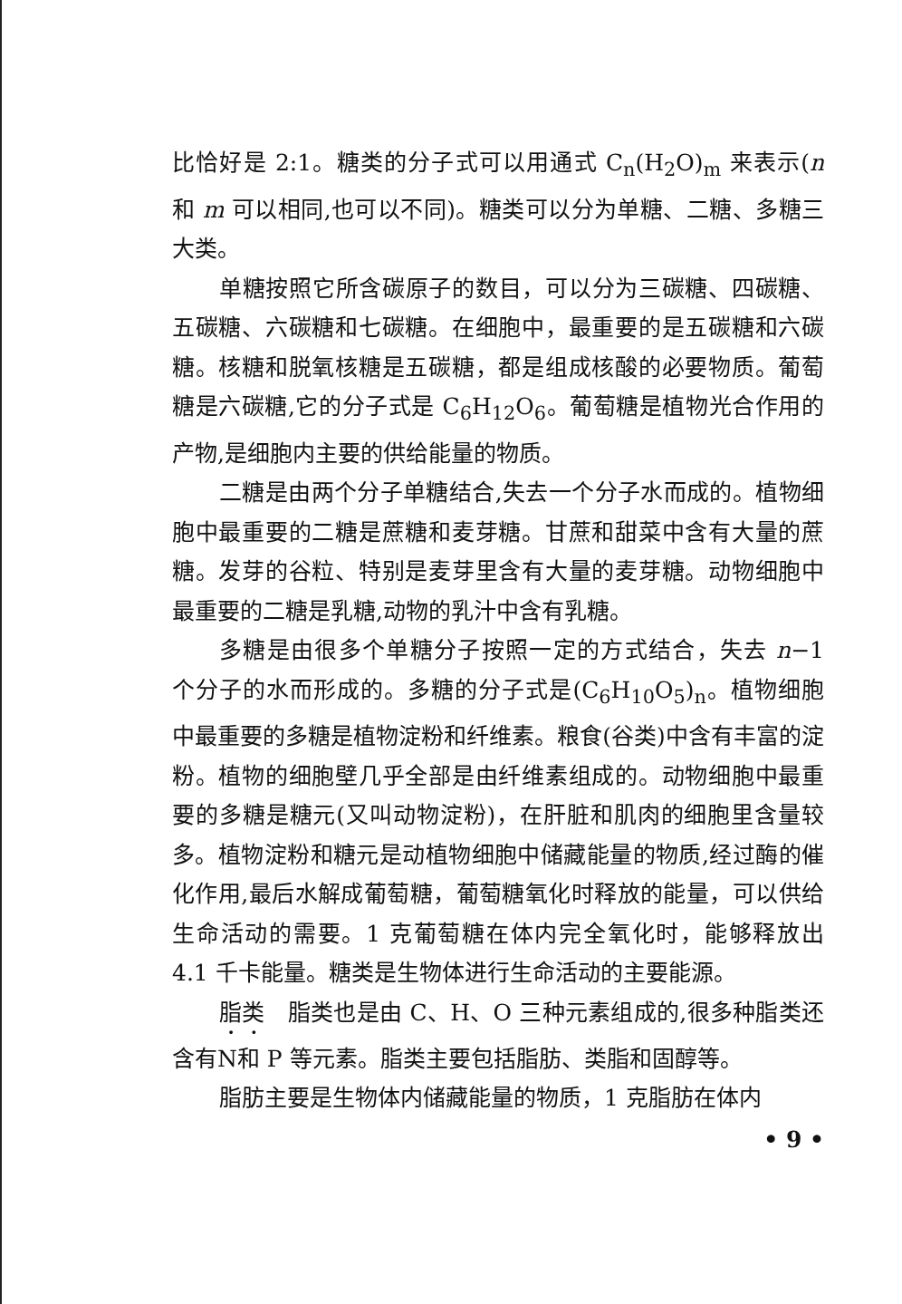比恰好是 2:1。糖类的分子式可以用通式 C<sub>n</sub>(H<sub>2</sub>O)<sub>m</sub> 来表示(n 和 m 可以相同,也可以不同)。糖类可以分为单糖、二糖、多糖三大类。
单糖按照它所含碳原子的数目，可以分为三碳糖、四碳糖、五碳糖、六碳糖和七碳糖。在细胞中，最重要的是五碳糖和六碳糖。核糖和脱氧核糖是五碳糖，都是组成核酸的必要物质。葡萄糖是六碳糖,它的分子式是 C<sub>6</sub>H<sub>12</sub>O<sub>6</sub>。葡萄糖是植物光合作用的产物,是细胞内主要的供给能量的物质。
二糖是由两个分子单糖结合,失去一个分子水而成的。植物细胞中最重要的二糖是蔗糖和麦芽糖。甘蔗和甜菜中含有大量的蔗糖。发芽的谷粒、特别是麦芽里含有大量的麦芽糖。动物细胞中最重要的二糖是乳糖,动物的乳汁中含有乳糖。
多糖是由很多个单糖分子按照一定的方式结合，失去 n−1 个分子的水而形成的。多糖的分子式是(C<sub>6</sub>H<sub>10</sub>O<sub>5</sub>)<sub>n</sub>。植物细胞中最重要的多糖是植物淀粉和纤维素。粮食(谷类)中含有丰富的淀粉。植物的细胞壁几乎全部是由纤维素组成的。动物细胞中最重要的多糖是糖元(又叫动物淀粉)，在肝脏和肌肉的细胞里含量较多。植物淀粉和糖元是动植物细胞中储藏能量的物质,经过酶的催化作用,最后水解成葡萄糖，葡萄糖氧化时释放的能量，可以供给生命活动的需要。1 克葡萄糖在体内完全氧化时，能够释放出 4.1 千卡能量。糖类是生物体进行生命活动的主要能源。
脂类　脂类也是由 C、H、O 三种元素组成的,很多种脂类还含有N和 P 等元素。脂类主要包括脂肪、类脂和固醇等。
脂肪主要是生物体内储藏能量的物质，1 克脂肪在体内
• 9 •